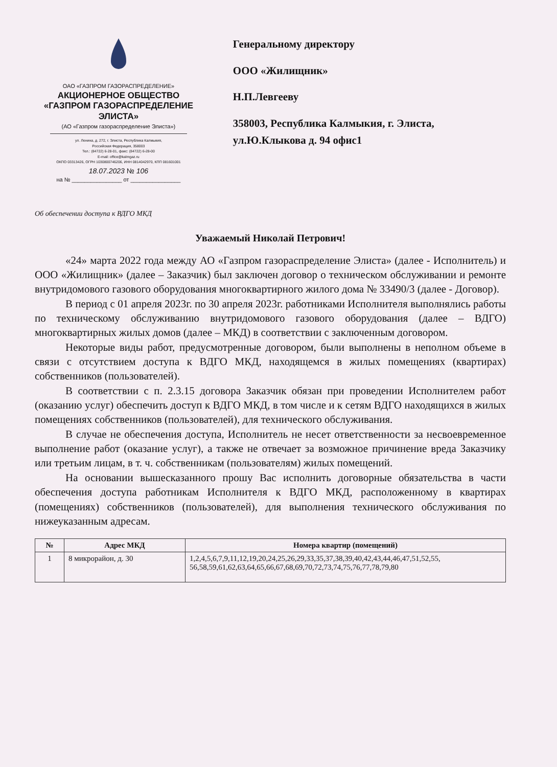ОАО «ГАЗПРОМ ГАЗОРАСПРЕДЕЛЕНИЕ»
АКЦИОНЕРНОЕ ОБЩЕСТВО
«ГАЗПРОМ ГАЗОРАСПРЕДЕЛЕНИЕ
ЭЛИСТА»
(АО «Газпром газораспределение Элиста»)
ул. Ленина, д. 272, г. Элиста, Республика Калмыкия,
Российская Федерация, 358003
Тел.: (84722) 6-28-01, факс: (84722) 6-28-00
E-mail: office@kalmgaz.ru
ОКПО 03313426, ОГРН 1030800746206, ИНН 0814042970, КПП 081601001
18.07.2023 № 106
на № ________________ от ________________
Генеральному директору
ООО «Жилищник»
Н.П.Левгееву
358003, Республика Калмыкия, г. Элиста, ул.Ю.Клыкова д. 94 офис1
Об обеспечении доступа к ВДГО МКД
Уважаемый Николай Петрович!
«24» марта 2022 года между АО «Газпром газораспределение Элиста» (далее - Исполнитель) и ООО «Жилищник» (далее – Заказчик) был заключен договор о техническом обслуживании и ремонте внутридомового газового оборудования многоквартирного жилого дома № 33490/3 (далее - Договор).
В период с 01 апреля 2023г. по 30 апреля 2023г. работниками Исполнителя выполнялись работы по техническому обслуживанию внутридомового газового оборудования (далее – ВДГО) многоквартирных жилых домов (далее – МКД) в соответствии с заключенным договором.
Некоторые виды работ, предусмотренные договором, были выполнены в неполном объеме в связи с отсутствием доступа к ВДГО МКД, находящемся в жилых помещениях (квартирах) собственников (пользователей).
В соответствии с п. 2.3.15 договора Заказчик обязан при проведении Исполнителем работ (оказанию услуг) обеспечить доступ к ВДГО МКД, в том числе и к сетям ВДГО находящихся в жилых помещениях собственников (пользователей), для технического обслуживания.
В случае не обеспечения доступа, Исполнитель не несет ответственности за несвоевременное выполнение работ (оказание услуг), а также не отвечает за возможное причинение вреда Заказчику или третьим лицам, в т. ч. собственникам (пользователям) жилых помещений.
На основании вышесказанного прошу Вас исполнить договорные обязательства в части обеспечения доступа работникам Исполнителя к ВДГО МКД, расположенному в квартирах (помещениях) собственников (пользователей), для выполнения технического обслуживания по нижеуказанным адресам.
| № | Адрес МКД | Номера квартир (помещений) |
| --- | --- | --- |
| 1 | 8 микрорайон, д. 30 | 1,2,4,5,6,7,9,11,12,19,20,24,25,26,29,33,35,37,38,39,40,42,43,44,46,47,51,52,55, 56,58,59,61,62,63,64,65,66,67,68,69,70,72,73,74,75,76,77,78,79,80 |